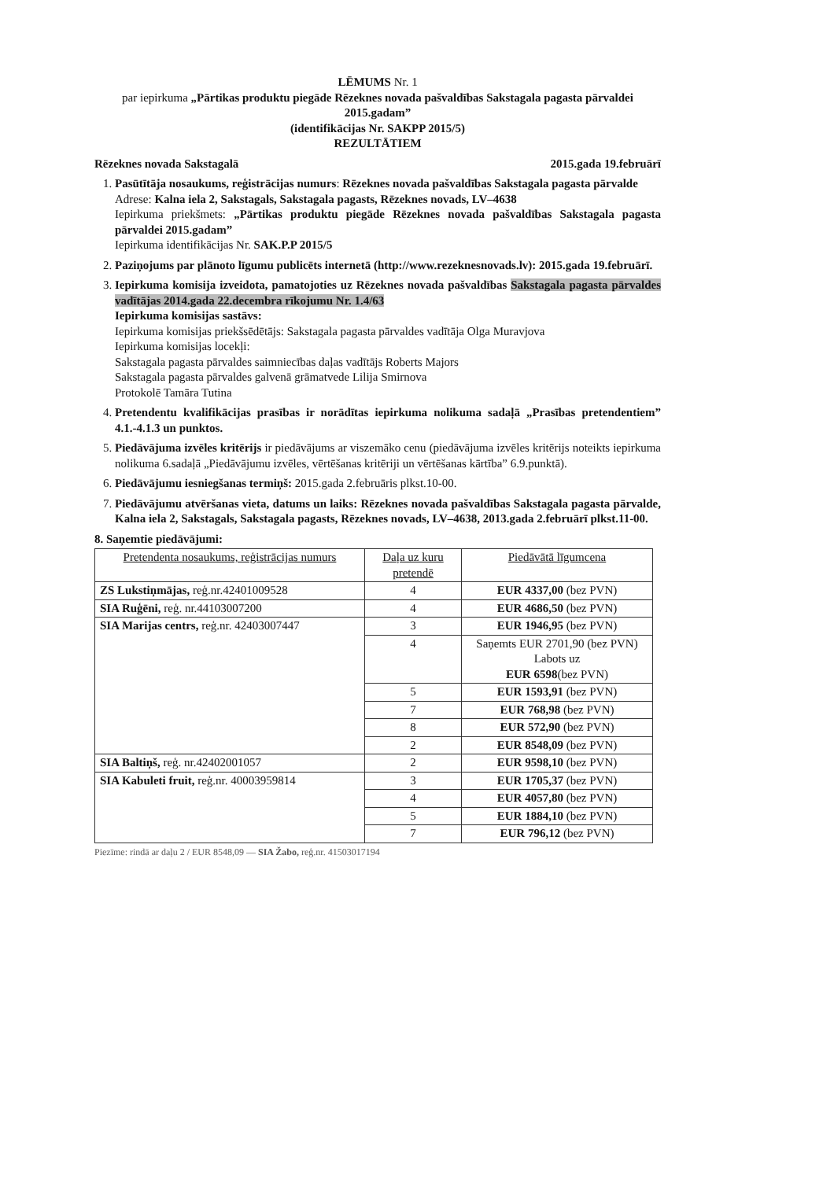LĒMUMS Nr. 1
par iepirkuma „Pārtikas produktu piegāde Rēzeknes novada pašvaldības Sakstagala pagasta pārvaldei 2015.gadam”
(identifikācijas Nr. SAKPP 2015/5)
REZULTĀTIEM
Rēzeknes novada Sakstagalā 2015.gada 19.februārī
1. Pasūtītāja nosaukums, reģistrācijas numurs: Rēzeknes novada pašvaldības Sakstagala pagasta pārvalde
Adrese: Kalna iela 2, Sakstagals, Sakstagala pagasts, Rēzeknes novads, LV–4638
Iepirkuma priekšmets: „Pārtikas produktu piegāde Rēzeknes novada pašvaldības Sakstagala pagasta pārvaldei 2015.gadam”
Iepirkuma identifikācijas Nr. SAK.P.P 2015/5
2. Paziņojums par plānoto līgumu publicēts internetā (http://www.rezeknesnovads.lv): 2015.gada 19.februārī.
3. Iepirkuma komisija izveidota, pamatojoties uz Rēzeknes novada pašvaldības Sakstagala pagasta pārvaldes vadītājas 2014.gada 22.decembra rīkojumu Nr. 1.4/63
Iepirkuma komisijas sastāvs:
Iepirkuma komisijas priekšsēdētājs: Sakstagala pagasta pārvaldes vadītāja Olga Muravjova
Iepirkuma komisijas locekļi:
Sakstagala pagasta pārvaldes saimniecības daļas vadītājs Roberts Majors
Sakstagala pagasta pārvaldes galvenā grāmatvede Lilija Smirnova
Protokolē Tamāra Tutina
4. Pretendentu kvalifikācijas prasības ir norādītas iepirkuma nolikuma sadaļā „Prasības pretendentiem” 4.1.-4.1.3 un punktos.
5. Piedāvājuma izvēles kritērijs ir piedāvājums ar viszemāko cenu (piedāvājuma izvēles kritērijs noteikts iepirkuma nolikuma 6.sadaļā „Piedāvājumu izvēles, vērtēšanas kritēriji un vērtēšanas kārtība” 6.9.punktā).
6. Piedāvājumu iesniegšanas termiņš: 2015.gada 2.februāris plkst.10-00.
7. Piedāvājumu atvēršanas vieta, datums un laiks: Rēzeknes novada pašvaldības Sakstagala pagasta pārvalde, Kalna iela 2, Sakstagals, Sakstagala pagasts, Rēzeknes novads, LV–4638, 2013.gada 2.februārī plkst.11-00.
8. Saņemtie piedāvājumi:
| Pretendenta nosaukums, reģistrācijas numurs | Daļa uz kuru pretendē | Piedāvātā līgumcena |
| ZS Lukstiņmājas, reģ.nr.42401009528 | 4 | EUR 4337,00 (bez PVN) |
| SIA Ruģēni, reģ. nr.44103007200 | 4 | EUR 4686,50 (bez PVN) |
| SIA Marijas centrs, reģ.nr. 42403007447 | 3 | EUR 1946,95 (bez PVN) |
| | 4 | Saņemts EUR 2701,90 (bez PVN) Labots uz EUR 6598 (bez PVN) |
| | 5 | EUR 1593,91 (bez PVN) |
| | 7 | EUR 768,98 (bez PVN) |
| | 8 | EUR 572,90 (bez PVN) |
| | 2 | EUR 8548,09 (bez PVN) |
| SIA Baltiņš, reģ. nr.42402001057 | 2 | EUR 9598,10 (bez PVN) |
| SIA Kabuleti fruit, reģ.nr. 40003959814 | 3 | EUR 1705,37 (bez PVN) |
| | 4 | EUR 4057,80 (bez PVN) |
| | 5 | EUR 1884,10 (bez PVN) |
| | 7 | EUR 796,12 (bez PVN) |
Piezīme: rindā ar daļu 2 / EUR 8548,09 — SIA Žabo, reģ.nr. 41503017194